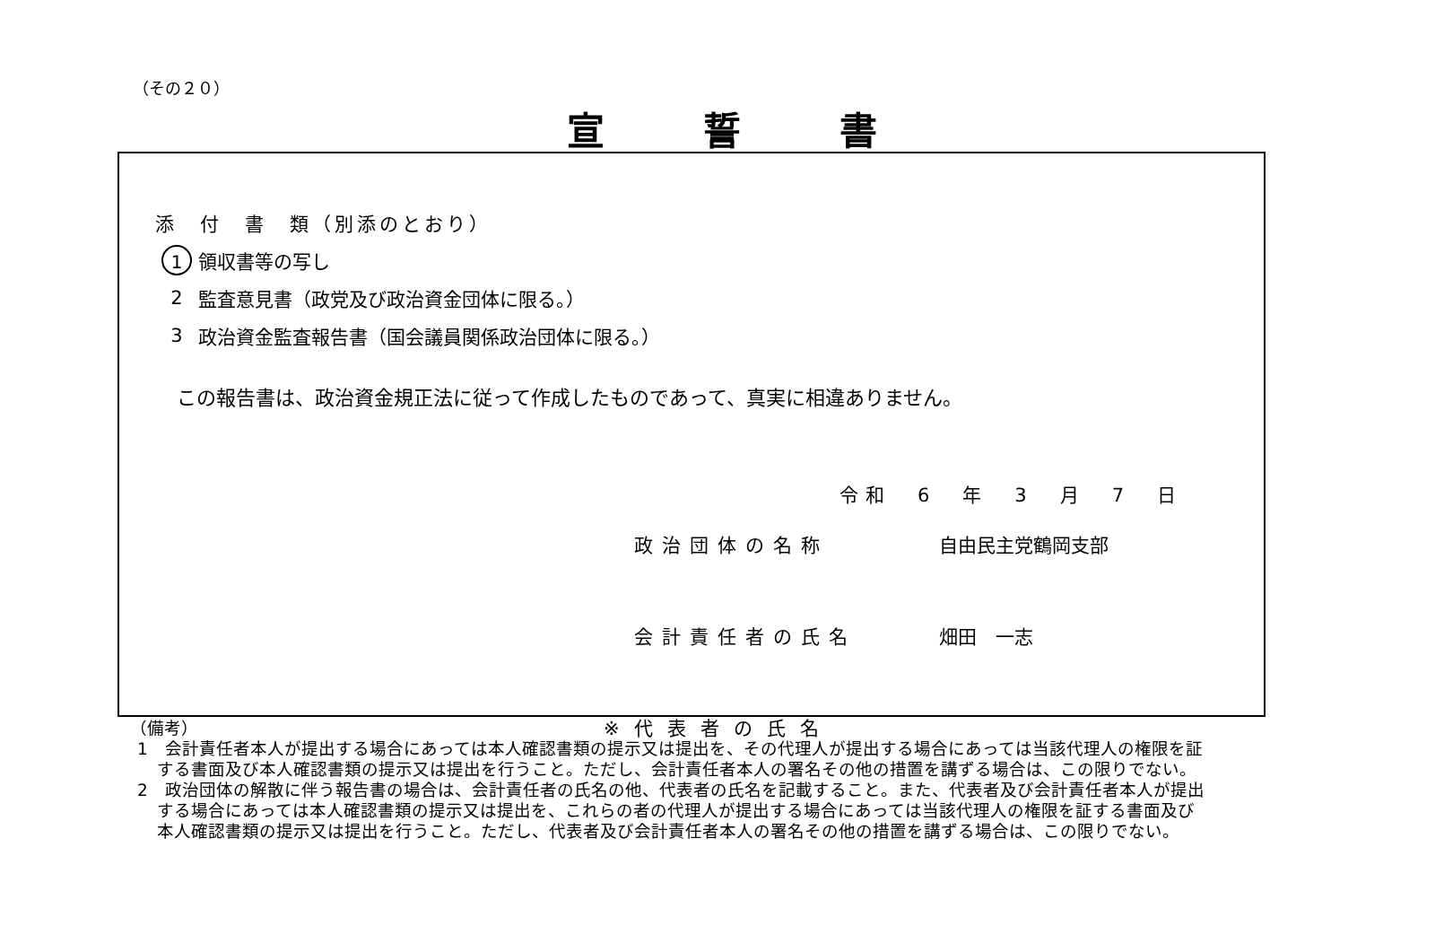（その２０）
宣誓書
添　付　書　類（別添のとおり）
1 領収書等の写し
2 監査意見書（政党及び政治資金団体に限る。）
3 政治資金監査報告書（国会議員関係政治団体に限る。）
この報告書は、政治資金規正法に従って作成したものであって、真実に相違ありません。
令和　6　年　3　月　7　日
政治団体の名称 自由民主党鶴岡支部
会計責任者の氏名 畑田　一志
※代表者の氏名
（備考）
1　会計責任者本人が提出する場合にあっては本人確認書類の提示又は提出を、その代理人が提出する場合にあっては当該代理人の権限を証する書面及び本人確認書類の提示又は提出を行うこと。ただし、会計責任者本人の署名その他の措置を講ずる場合は、この限りでない。
2　政治団体の解散に伴う報告書の場合は、会計責任者の氏名の他、代表者の氏名を記載すること。また、代表者及び会計責任者本人が提出する場合にあっては本人確認書類の提示又は提出を、これらの者の代理人が提出する場合にあっては当該代理人の権限を証する書面及び本人確認書類の提示又は提出を行うこと。ただし、代表者及び会計責任者本人の署名その他の措置を講ずる場合は、この限りでない。